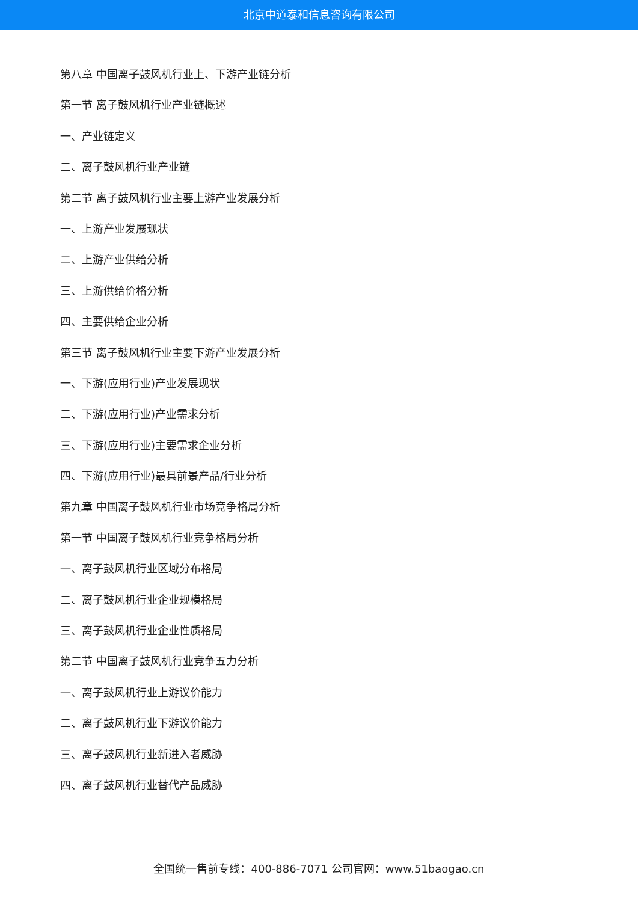北京中道泰和信息咨询有限公司
第八章 中国离子鼓风机行业上、下游产业链分析
第一节 离子鼓风机行业产业链概述
一、产业链定义
二、离子鼓风机行业产业链
第二节 离子鼓风机行业主要上游产业发展分析
一、上游产业发展现状
二、上游产业供给分析
三、上游供给价格分析
四、主要供给企业分析
第三节 离子鼓风机行业主要下游产业发展分析
一、下游(应用行业)产业发展现状
二、下游(应用行业)产业需求分析
三、下游(应用行业)主要需求企业分析
四、下游(应用行业)最具前景产品/行业分析
第九章 中国离子鼓风机行业市场竞争格局分析
第一节 中国离子鼓风机行业竞争格局分析
一、离子鼓风机行业区域分布格局
二、离子鼓风机行业企业规模格局
三、离子鼓风机行业企业性质格局
第二节 中国离子鼓风机行业竞争五力分析
一、离子鼓风机行业上游议价能力
二、离子鼓风机行业下游议价能力
三、离子鼓风机行业新进入者威胁
四、离子鼓风机行业替代产品威胁
全国统一售前专线：400-886-7071 公司官网：www.51baogao.cn